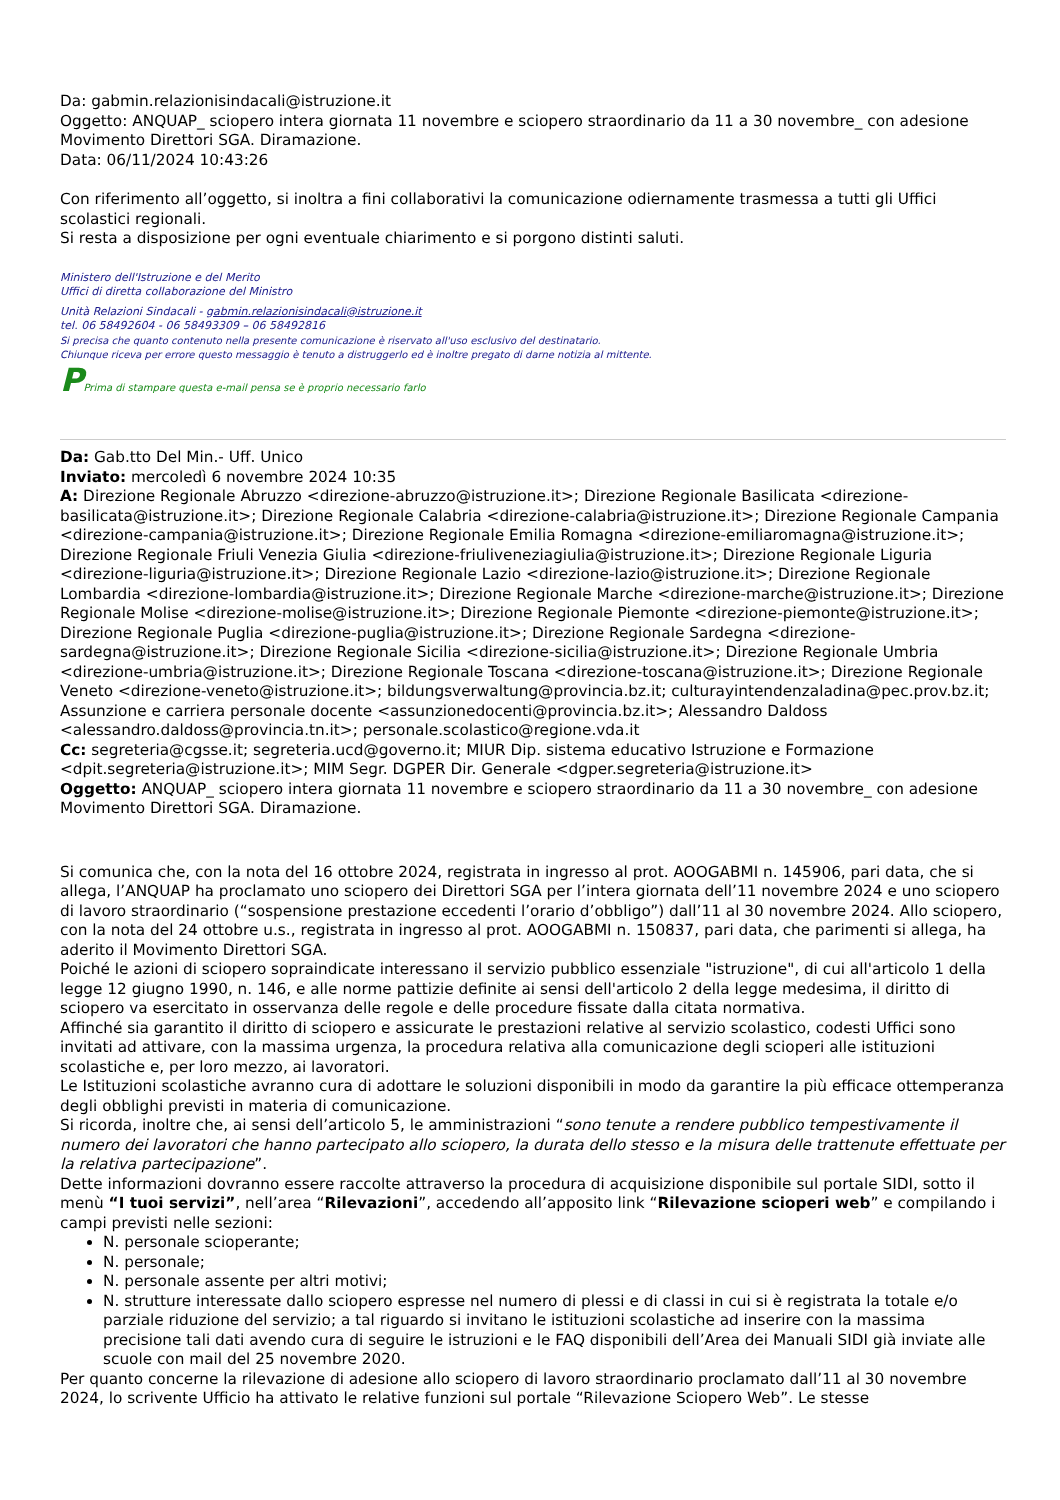Da: gabmin.relazionisindacali@istruzione.it
Oggetto: ANQUAP_ sciopero intera giornata 11 novembre e sciopero straordinario da 11 a 30 novembre_ con adesione Movimento Direttori SGA. Diramazione.
Data: 06/11/2024 10:43:26
Con riferimento all’oggetto, si inoltra a fini collaborativi la comunicazione odiernamente trasmessa a tutti gli Uffici scolastici regionali.
Si resta a disposizione per ogni eventuale chiarimento e si porgono distinti saluti.
Ministero dell'Istruzione e del Merito
Uffici di diretta collaborazione del Ministro
Unità Relazioni Sindacali - gabmin.relazionisindacali@istruzione.it
tel. 06 58492604 - 06 58493309 – 06 58492816
Si precisa che quanto contenuto nella presente comunicazione è riservato all'uso esclusivo del destinatario.
Chiunque riceva per errore questo messaggio è tenuto a distruggerlo ed è inoltre pregato di darne notizia al mittente.
PPrima di stampare questa e-mail pensa se è proprio necessario farlo
Da: Gab.tto Del Min.- Uff. Unico
Inviato: mercoledì 6 novembre 2024 10:35
A: Direzione Regionale Abruzzo <direzione-abruzzo@istruzione.it>; Direzione Regionale Basilicata <direzione-basilicata@istruzione.it>; Direzione Regionale Calabria <direzione-calabria@istruzione.it>; Direzione Regionale Campania <direzione-campania@istruzione.it>; Direzione Regionale Emilia Romagna <direzione-emiliaromagna@istruzione.it>; Direzione Regionale Friuli Venezia Giulia <direzione-friuliveneziagiulia@istruzione.it>; Direzione Regionale Liguria <direzione-liguria@istruzione.it>; Direzione Regionale Lazio <direzione-lazio@istruzione.it>; Direzione Regionale Lombardia <direzione-lombardia@istruzione.it>; Direzione Regionale Marche <direzione-marche@istruzione.it>; Direzione Regionale Molise <direzione-molise@istruzione.it>; Direzione Regionale Piemonte <direzione-piemonte@istruzione.it>; Direzione Regionale Puglia <direzione-puglia@istruzione.it>; Direzione Regionale Sardegna <direzione-sardegna@istruzione.it>; Direzione Regionale Sicilia <direzione-sicilia@istruzione.it>; Direzione Regionale Umbria <direzione-umbria@istruzione.it>; Direzione Regionale Toscana <direzione-toscana@istruzione.it>; Direzione Regionale Veneto <direzione-veneto@istruzione.it>; bildungsverwaltung@provincia.bz.it; culturayintendenzaladina@pec.prov.bz.it; Assunzione e carriera personale docente <assunzionedocenti@provincia.bz.it>; Alessandro Daldoss <alessandro.daldoss@provincia.tn.it>; personale.scolastico@regione.vda.it
Cc: segreteria@cgsse.it; segreteria.ucd@governo.it; MIUR Dip. sistema educativo Istruzione e Formazione <dpit.segreteria@istruzione.it>; MIM Segr. DGPER Dir. Generale <dgper.segreteria@istruzione.it>
Oggetto: ANQUAP_ sciopero intera giornata 11 novembre e sciopero straordinario da 11 a 30 novembre_ con adesione Movimento Direttori SGA. Diramazione.
Si comunica che, con la nota del 16 ottobre 2024, registrata in ingresso al prot. AOOGABMI n. 145906, pari data, che si allega, l’ANQUAP ha proclamato uno sciopero dei Direttori SGA per l’intera giornata dell’11 novembre 2024 e uno sciopero di lavoro straordinario (“sospensione prestazione eccedenti l’orario d’obbligo”) dall’11 al 30 novembre 2024. Allo sciopero, con la nota del 24 ottobre u.s., registrata in ingresso al prot. AOOGABMI n. 150837, pari data, che parimenti si allega, ha aderito il Movimento Direttori SGA.
Poiché le azioni di sciopero sopraindicate interessano il servizio pubblico essenziale "istruzione", di cui all'articolo 1 della legge 12 giugno 1990, n. 146, e alle norme pattizie definite ai sensi dell'articolo 2 della legge medesima, il diritto di sciopero va esercitato in osservanza delle regole e delle procedure fissate dalla citata normativa.
Affinché sia garantito il diritto di sciopero e assicurate le prestazioni relative al servizio scolastico, codesti Uffici sono invitati ad attivare, con la massima urgenza, la procedura relativa alla comunicazione degli scioperi alle istituzioni scolastiche e, per loro mezzo, ai lavoratori.
Le Istituzioni scolastiche avranno cura di adottare le soluzioni disponibili in modo da garantire la più efficace ottemperanza degli obblighi previsti in materia di comunicazione.
Si ricorda, inoltre che, ai sensi dell’articolo 5, le amministrazioni “sono tenute a rendere pubblico tempestivamente il numero dei lavoratori che hanno partecipato allo sciopero, la durata dello stesso e la misura delle trattenute effettuate per la relativa partecipazione”.
Dette informazioni dovranno essere raccolte attraverso la procedura di acquisizione disponibile sul portale SIDI, sotto il menù “I tuoi servizi”, nell’area “Rilevazioni”, accedendo all’apposito link “Rilevazione scioperi web” e compilando i campi previsti nelle sezioni:
N. personale scioperante;
N. personale;
N. personale assente per altri motivi;
N. strutture interessate dallo sciopero espresse nel numero di plessi e di classi in cui si è registrata la totale e/o parziale riduzione del servizio; a tal riguardo si invitano le istituzioni scolastiche ad inserire con la massima precisione tali dati avendo cura di seguire le istruzioni e le FAQ disponibili dell’Area dei Manuali SIDI già inviate alle scuole con mail del 25 novembre 2020.
Per quanto concerne la rilevazione di adesione allo sciopero di lavoro straordinario proclamato dall’11 al 30 novembre 2024, lo scrivente Ufficio ha attivato le relative funzioni sul portale “Rilevazione Sciopero Web”. Le stesse